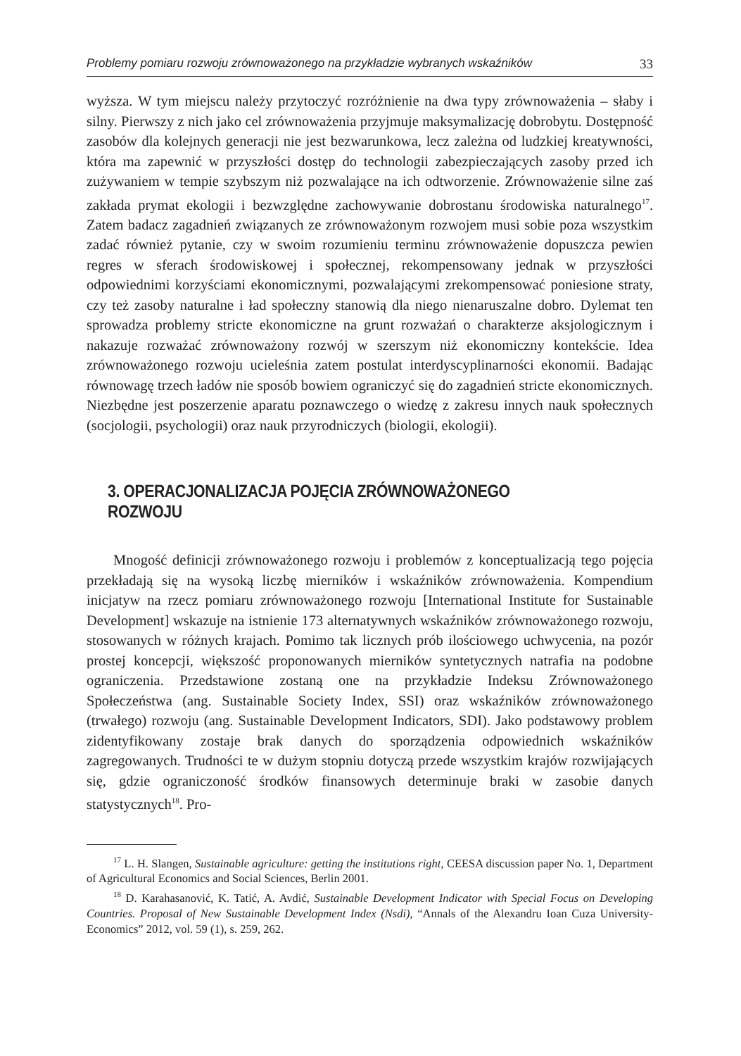Problemy pomiaru rozwoju zrównoważonego na przykładzie wybranych wskaźników 33
wyższa. W tym miejscu należy przytoczyć rozróżnienie na dwa typy zrównoważenia – słaby i silny. Pierwszy z nich jako cel zrównoważenia przyjmuje maksymalizację dobrobytu. Dostępność zasobów dla kolejnych generacji nie jest bezwarunkowa, lecz zależna od ludzkiej kreatywności, która ma zapewnić w przyszłości dostęp do technologii zabezpieczających zasoby przed ich zużywaniem w tempie szybszym niż pozwalające na ich odtworzenie. Zrównoważenie silne zaś zakłada prymat ekologii i bezwzględne zachowywanie dobrostanu środowiska naturalnego<sup>17</sup>. Zatem badacz zagadnień związanych ze zrównoważonym rozwojem musi sobie poza wszystkim zadać również pytanie, czy w swoim rozumieniu terminu zrównoważenie dopuszcza pewien regres w sferach środowiskowej i społecznej, rekompensowany jednak w przyszłości odpowiednimi korzyściami ekonomicznymi, pozwalającymi zrekompensować poniesione straty, czy też zasoby naturalne i ład społeczny stanowią dla niego nienaruszalne dobro. Dylemat ten sprowadza problemy stricte ekonomiczne na grunt rozważań o charakterze aksjologicznym i nakazuje rozważać zrównoważony rozwój w szerszym niż ekonomiczny kontekście. Idea zrównoważonego rozwoju ucieleśnia zatem postulat interdyscyplinarności ekonomii. Badając równowagę trzech ładów nie sposób bowiem ograniczyć się do zagadnień stricte ekonomicznych. Niezbędne jest poszerzenie aparatu poznawczego o wiedzę z zakresu innych nauk społecznych (socjologii, psychologii) oraz nauk przyrodniczych (biologii, ekologii).
3. OPERACJONALIZACJA POJĘCIA ZRÓWNOWAŻONEGO ROZWOJU
Mnogość definicji zrównoważonego rozwoju i problemów z konceptualizacją tego pojęcia przekładają się na wysoką liczbę mierników i wskaźników zrównoważenia. Kompendium inicjatyw na rzecz pomiaru zrównoważonego rozwoju [International Institute for Sustainable Development] wskazuje na istnienie 173 alternatywnych wskaźników zrównoważonego rozwoju, stosowanych w różnych krajach. Pomimo tak licznych prób ilościowego uchwycenia, na pozór prostej koncepcji, większość proponowanych mierników syntetycznych natrafia na podobne ograniczenia. Przedstawione zostaną one na przykładzie Indeksu Zrównoważonego Społeczeństwa (ang. Sustainable Society Index, SSI) oraz wskaźników zrównoważonego (trwałego) rozwoju (ang. Sustainable Development Indicators, SDI). Jako podstawowy problem zidentyfikowany zostaje brak danych do sporządzenia odpowiednich wskaźników zagregowanych. Trudności te w dużym stopniu dotyczą przede wszystkim krajów rozwijających się, gdzie ograniczoność środków finansowych determinuje braki w zasobie danych statystycznych<sup>18</sup>. Pro-
<sup>17</sup> L. H. Slangen, Sustainable agriculture: getting the institutions right, CEESA discussion paper No. 1, Department of Agricultural Economics and Social Sciences, Berlin 2001.
<sup>18</sup> D. Karahasanović, K. Tatić, A. Avdić, Sustainable Development Indicator with Special Focus on Developing Countries. Proposal of New Sustainable Development Index (Nsdi), “Annals of the Alexandru Ioan Cuza University-Economics” 2012, vol. 59 (1), s. 259, 262.